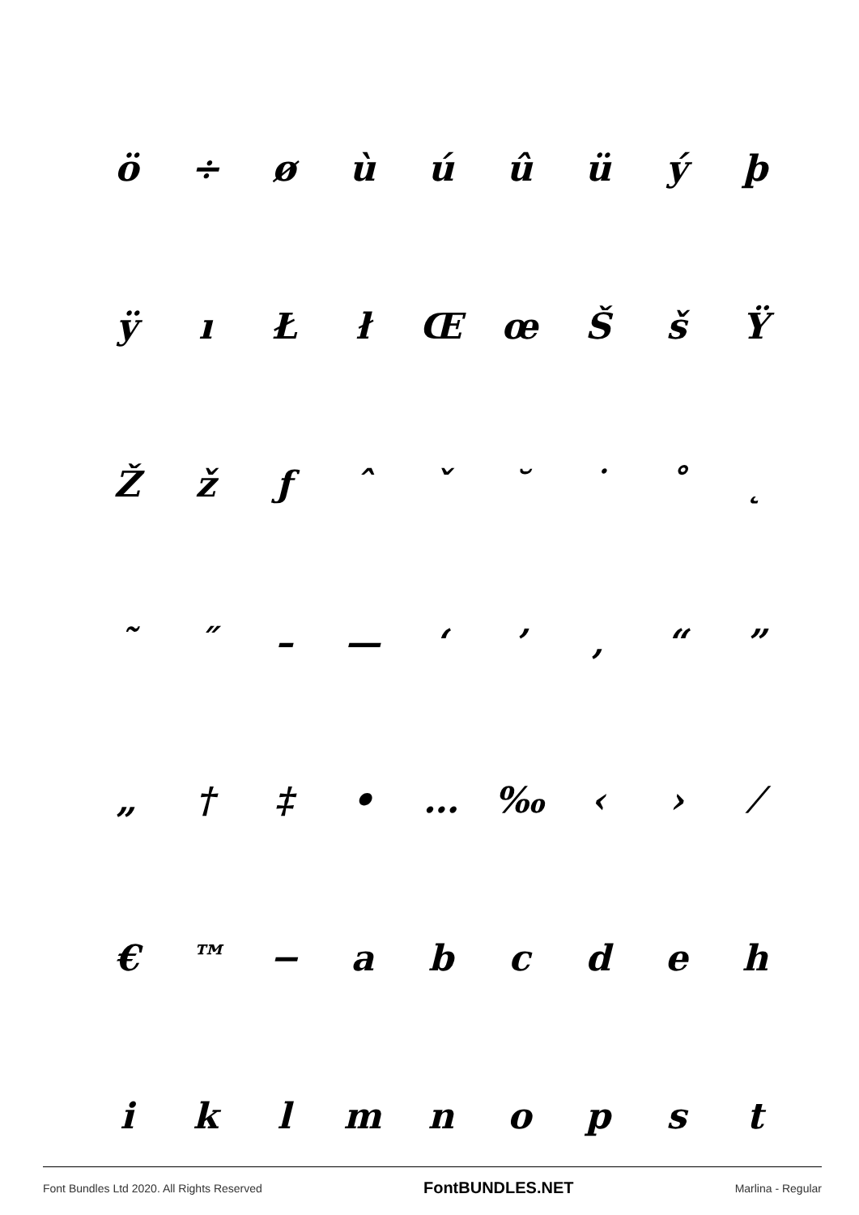| ö | ÷ | ø | ù | ú | û | ü | ý | þ |
| ÿ | ı | Ł | ł | Œ | œ | Š | š | Ÿ |
| Ž | ž | ƒ | ˆ | ˇ | ˘ | ˙ | ˚ | ˛ |
| ˜ | ˝ | – | — | ‘ | ’ | ‚ | “ | ” |
| „ | † | ‡ | • | … | ‰ | ‹ | › | ⁄ |
| € | ™ | − | a | b | c | d | e | h |
| i | k | l | m | n | o | p | s | t |
Font Bundles Ltd 2020. All Rights Reserved FontBUNDLES.NET Marlina - Regular